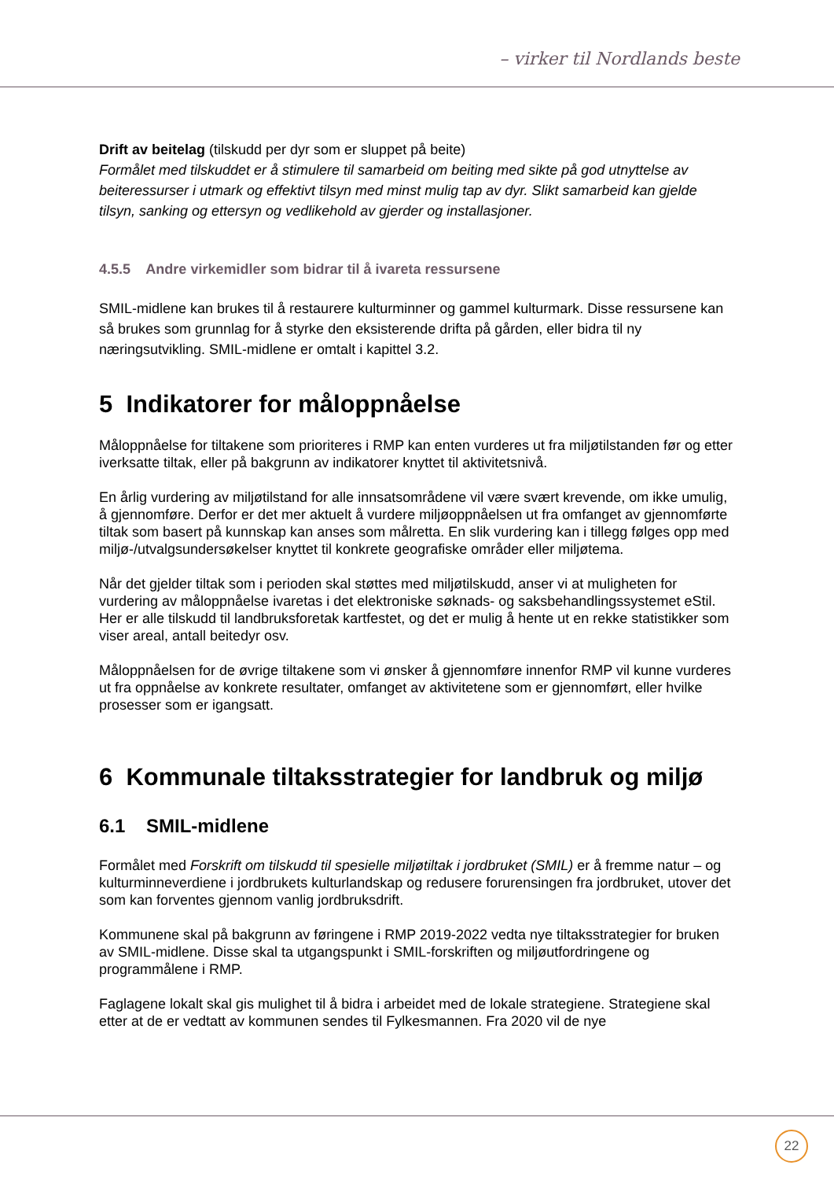– virker til Nordlands beste
Drift av beitelag (tilskudd per dyr som er sluppet på beite)
Formålet med tilskuddet er å stimulere til samarbeid om beiting med sikte på god utnyttelse av beiteressurser i utmark og effektivt tilsyn med minst mulig tap av dyr. Slikt samarbeid kan gjelde tilsyn, sanking og ettersyn og vedlikehold av gjerder og installasjoner.
4.5.5 Andre virkemidler som bidrar til å ivareta ressursene
SMIL-midlene kan brukes til å restaurere kulturminner og gammel kulturmark. Disse ressursene kan så brukes som grunnlag for å styrke den eksisterende drifta på gården, eller bidra til ny næringsutvikling. SMIL-midlene er omtalt i kapittel 3.2.
5 Indikatorer for måloppnåelse
Måloppnåelse for tiltakene som prioriteres i RMP kan enten vurderes ut fra miljøtilstanden før og etter iverksatte tiltak, eller på bakgrunn av indikatorer knyttet til aktivitetsnivå.
En årlig vurdering av miljøtilstand for alle innsatsområdene vil være svært krevende, om ikke umulig, å gjennomføre. Derfor er det mer aktuelt å vurdere miljøoppnåelsen ut fra omfanget av gjennomførte tiltak som basert på kunnskap kan anses som målretta. En slik vurdering kan i tillegg følges opp med miljø-/utvalgsundersøkelser knyttet til konkrete geografiske områder eller miljøtema.
Når det gjelder tiltak som i perioden skal støttes med miljøtilskudd, anser vi at muligheten for vurdering av måloppnåelse ivaretas i det elektroniske søknads- og saksbehandlingssystemet eStil. Her er alle tilskudd til landbruksforetak kartfestet, og det er mulig å hente ut en rekke statistikker som viser areal, antall beitedyr osv.
Måloppnåelsen for de øvrige tiltakene som vi ønsker å gjennomføre innenfor RMP vil kunne vurderes ut fra oppnåelse av konkrete resultater, omfanget av aktivitetene som er gjennomført, eller hvilke prosesser som er igangsatt.
6 Kommunale tiltaksstrategier for landbruk og miljø
6.1 SMIL-midlene
Formålet med Forskrift om tilskudd til spesielle miljøtiltak i jordbruket (SMIL) er å fremme natur – og kulturminneverdiene i jordbrukets kulturlandskap og redusere forurensingen fra jordbruket, utover det som kan forventes gjennom vanlig jordbruksdrift.
Kommunene skal på bakgrunn av føringene i RMP 2019-2022 vedta nye tiltaksstrategier for bruken av SMIL-midlene. Disse skal ta utgangspunkt i SMIL-forskriften og miljøutfordringene og programmålene i RMP.
Faglagene lokalt skal gis mulighet til å bidra i arbeidet med de lokale strategiene. Strategiene skal etter at de er vedtatt av kommunen sendes til Fylkesmannen. Fra 2020 vil de nye
22